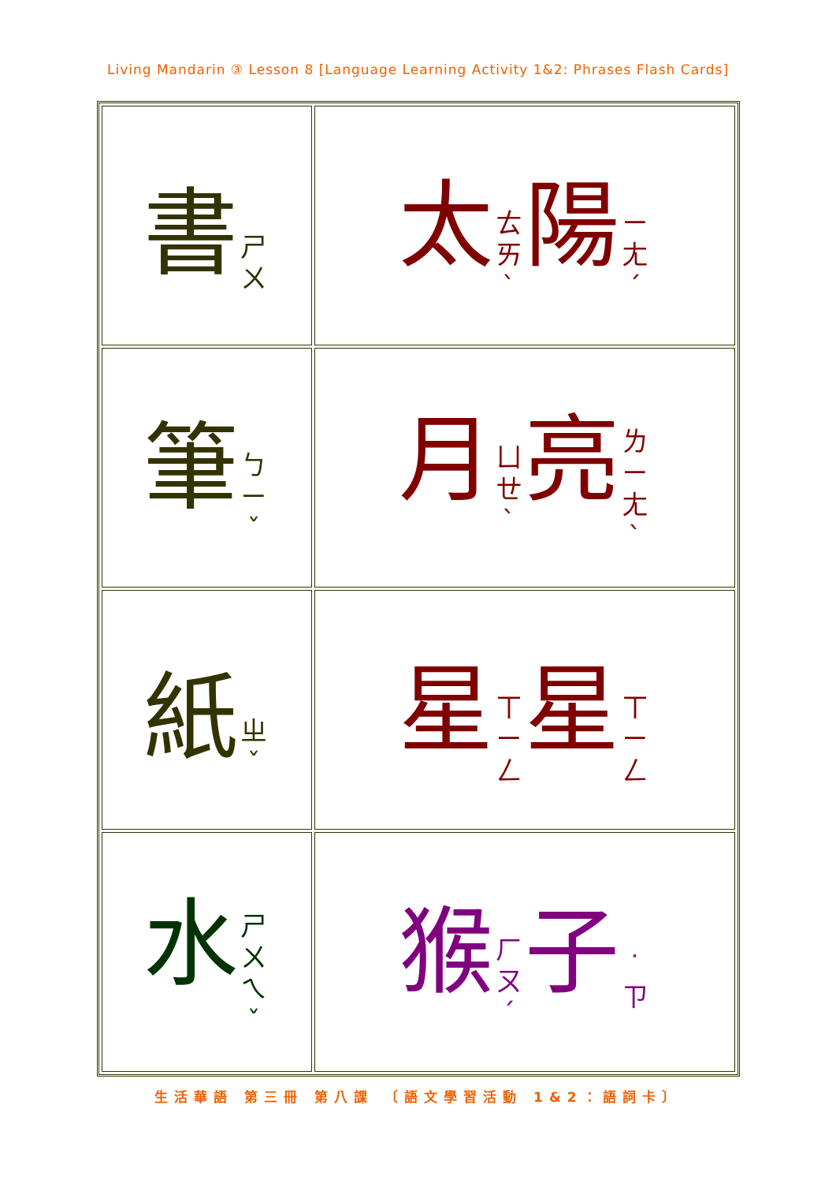Living Mandarin ③ Lesson 8 [Language Learning Activity 1&2: Phrases Flash Cards]
| 書 ㄕ ㄨ | 太 ㄊ ㄞˋ 陽 ㄧ ㄤˊ |
| 筆 ㄅ ㄧˇ | 月 ㄩ ㄝˋ 亮 ㄌ ㄧ ㄤˋ |
| 紙 ㄓˇ | 星 ㄒ ㄧ ㄥ 星 ㄒ ㄧ ㄥ |
| 水 ㄕ ㄨ ㄟˇ | 猴 ㄏ ㄡˊ 子 ˙ ㄗ |
生活華語 第三冊 第八課 〔語文學習活動 1&2：語詞卡〕